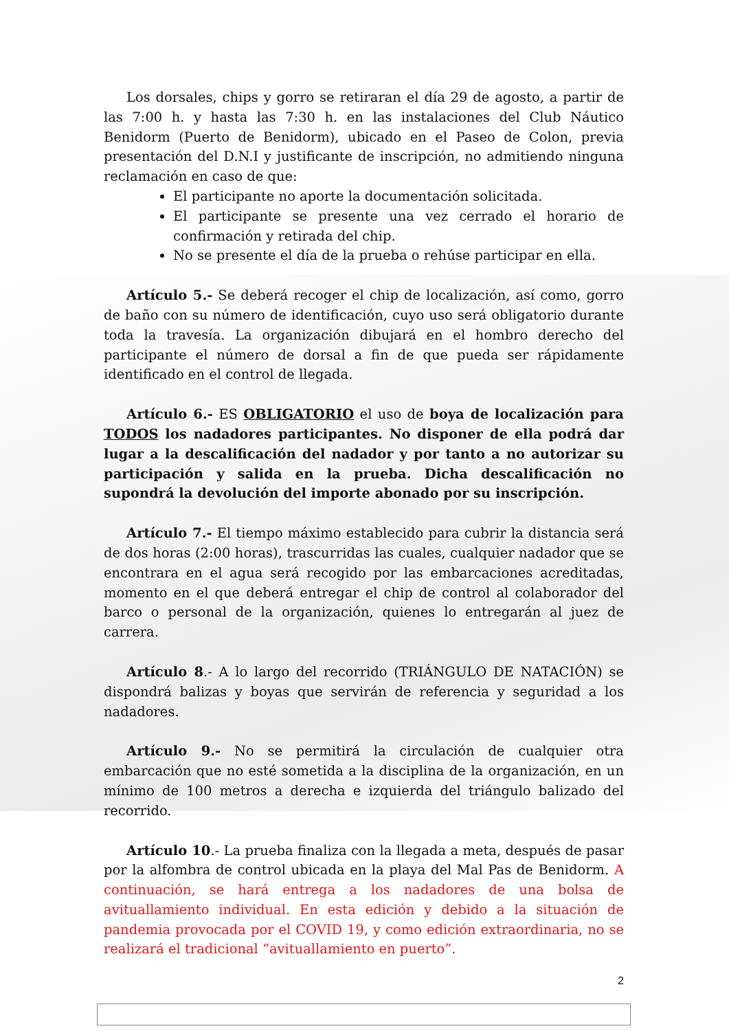Los dorsales, chips y gorro se retiraran el día 29 de agosto, a partir de las 7:00 h. y hasta las 7:30 h. en las instalaciones del Club Náutico Benidorm (Puerto de Benidorm), ubicado en el Paseo de Colon, previa presentación del D.N.I y justificante de inscripción, no admitiendo ninguna reclamación en caso de que:
El participante no aporte la documentación solicitada.
El participante se presente una vez cerrado el horario de confirmación y retirada del chip.
No se presente el día de la prueba o rehúse participar en ella.
Artículo 5.- Se deberá recoger el chip de localización, así como, gorro de baño con su número de identificación, cuyo uso será obligatorio durante toda la travesía. La organización dibujará en el hombro derecho del participante el número de dorsal a fin de que pueda ser rápidamente identificado en el control de llegada.
Artículo 6.- ES OBLIGATORIO el uso de boya de localización para TODOS los nadadores participantes. No disponer de ella podrá dar lugar a la descalificación del nadador y por tanto a no autorizar su participación y salida en la prueba. Dicha descalificación no supondrá la devolución del importe abonado por su inscripción.
Artículo 7.- El tiempo máximo establecido para cubrir la distancia será de dos horas (2:00 horas), trascurridas las cuales, cualquier nadador que se encontrara en el agua será recogido por las embarcaciones acreditadas, momento en el que deberá entregar el chip de control al colaborador del barco o personal de la organización, quienes lo entregarán al juez de carrera.
Artículo 8.- A lo largo del recorrido (TRIÁNGULO DE NATACIÓN) se dispondrá balizas y boyas que servirán de referencia y seguridad a los nadadores.
Artículo 9.- No se permitirá la circulación de cualquier otra embarcación que no esté sometida a la disciplina de la organización, en un mínimo de 100 metros a derecha e izquierda del triángulo balizado del recorrido.
Artículo 10.- La prueba finaliza con la llegada a meta, después de pasar por la alfombra de control ubicada en la playa del Mal Pas de Benidorm. A continuación, se hará entrega a los nadadores de una bolsa de avituallamiento individual. En esta edición y debido a la situación de pandemia provocada por el COVID 19, y como edición extraordinaria, no se realizará el tradicional “avituallamiento en puerto”.
2